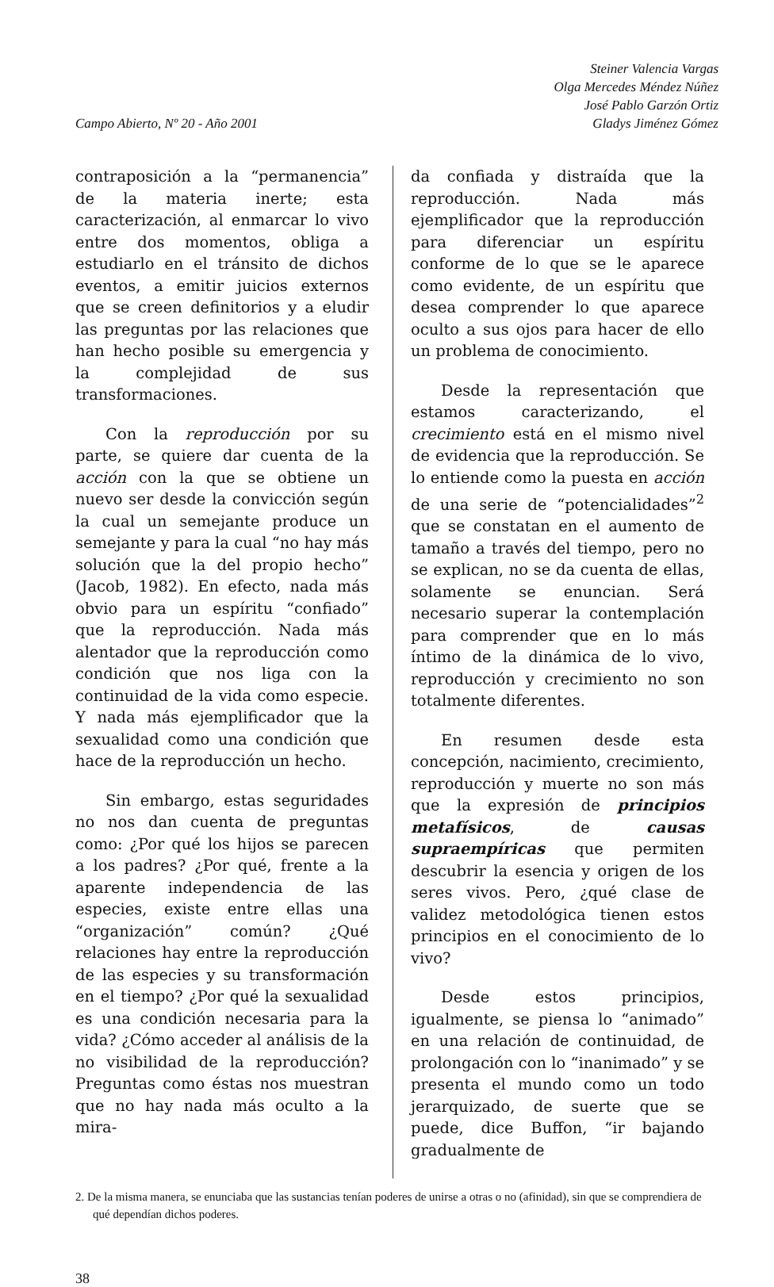Campo Abierto, Nº 20 - Año 2001
Steiner Valencia Vargas
Olga Mercedes Méndez Núñez
José Pablo Garzón Ortiz
Gladys Jiménez Gómez
contraposición a la “permanencia” de la materia inerte; esta caracterización, al enmarcar lo vivo entre dos momentos, obliga a estudiarlo en el tránsito de dichos eventos, a emitir juicios externos que se creen definitorios y a eludir las preguntas por las relaciones que han hecho posible su emergencia y la complejidad de sus transformaciones.
Con la reproducción por su parte, se quiere dar cuenta de la acción con la que se obtiene un nuevo ser desde la convicción según la cual un semejante produce un semejante y para la cual “no hay más solución que la del propio hecho” (Jacob, 1982). En efecto, nada más obvio para un espíritu “confiado” que la reproducción. Nada más alentador que la reproducción como condición que nos liga con la continuidad de la vida como especie. Y nada más ejemplificador que la sexualidad como una condición que hace de la reproducción un hecho.
Sin embargo, estas seguridades no nos dan cuenta de preguntas como: ¿Por qué los hijos se parecen a los padres? ¿Por qué, frente a la aparente independencia de las especies, existe entre ellas una “organización” común? ¿Qué relaciones hay entre la reproducción de las especies y su transformación en el tiempo? ¿Por qué la sexualidad es una condición necesaria para la vida? ¿Cómo acceder al análisis de la no visibilidad de la reproducción? Preguntas como éstas nos muestran que no hay nada más oculto a la mira-
da confiada y distraída que la reproducción. Nada más ejemplificador que la reproducción para diferenciar un espíritu conforme de lo que se le aparece como evidente, de un espíritu que desea comprender lo que aparece oculto a sus ojos para hacer de ello un problema de conocimiento.
Desde la representación que estamos caracterizando, el crecimiento está en el mismo nivel de evidencia que la reproducción. Se lo entiende como la puesta en acción de una serie de “potencialidades”<sup>2</sup> que se constatan en el aumento de tamaño a través del tiempo, pero no se explican, no se da cuenta de ellas, solamente se enuncian. Será necesario superar la contemplación para comprender que en lo más íntimo de la dinámica de lo vivo, reproducción y crecimiento no son totalmente diferentes.
En resumen desde esta concepción, nacimiento, crecimiento, reproducción y muerte no son más que la expresión de principios metafísicos, de causas supraempíricas que permiten descubrir la esencia y origen de los seres vivos. Pero, ¿qué clase de validez metodológica tienen estos principios en el conocimiento de lo vivo?
Desde estos principios, igualmente, se piensa lo “animado” en una relación de continuidad, de prolongación con lo “inanimado” y se presenta el mundo como un todo jerarquizado, de suerte que se puede, dice Buffon, “ir bajando gradualmente de
2. De la misma manera, se enunciaba que las sustancias tenían poderes de unirse a otras o no (afinidad), sin que se comprendiera de qué dependían dichos poderes.
38